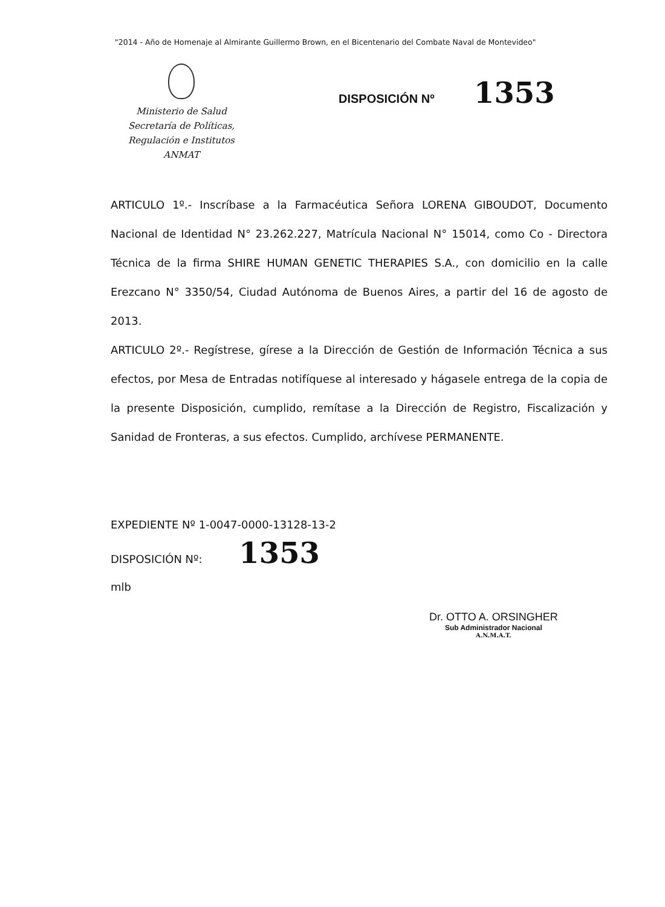"2014 - Año de Homenaje al Almirante Guillermo Brown, en el Bicentenario del Combate Naval de Montevideo"
Ministerio de Salud
Secretaría de Políticas,
Regulación e Institutos
ANMAT
DISPOSICIÓN Nº 1353
ARTICULO 1º.- Inscríbase a la Farmacéutica Señora LORENA GIBOUDOT, Documento Nacional de Identidad N° 23.262.227, Matrícula Nacional N° 15014, como Co - Directora Técnica de la firma SHIRE HUMAN GENETIC THERAPIES S.A., con domicilio en la calle Erezcano N° 3350/54, Ciudad Autónoma de Buenos Aires, a partir del 16 de agosto de 2013.
ARTICULO 2º.- Regístrese, gírese a la Dirección de Gestión de Información Técnica a sus efectos, por Mesa de Entradas notifíquese al interesado y hágasele entrega de la copia de la presente Disposición, cumplido, remítase a la Dirección de Registro, Fiscalización y Sanidad de Fronteras, a sus efectos. Cumplido, archívese PERMANENTE.
EXPEDIENTE Nº 1-0047-0000-13128-13-2
DISPOSICIÓN Nº: 1353
mlb
Dr. OTTO A. ORSINGHER
Sub Administrador Nacional
A.N.M.A.T.